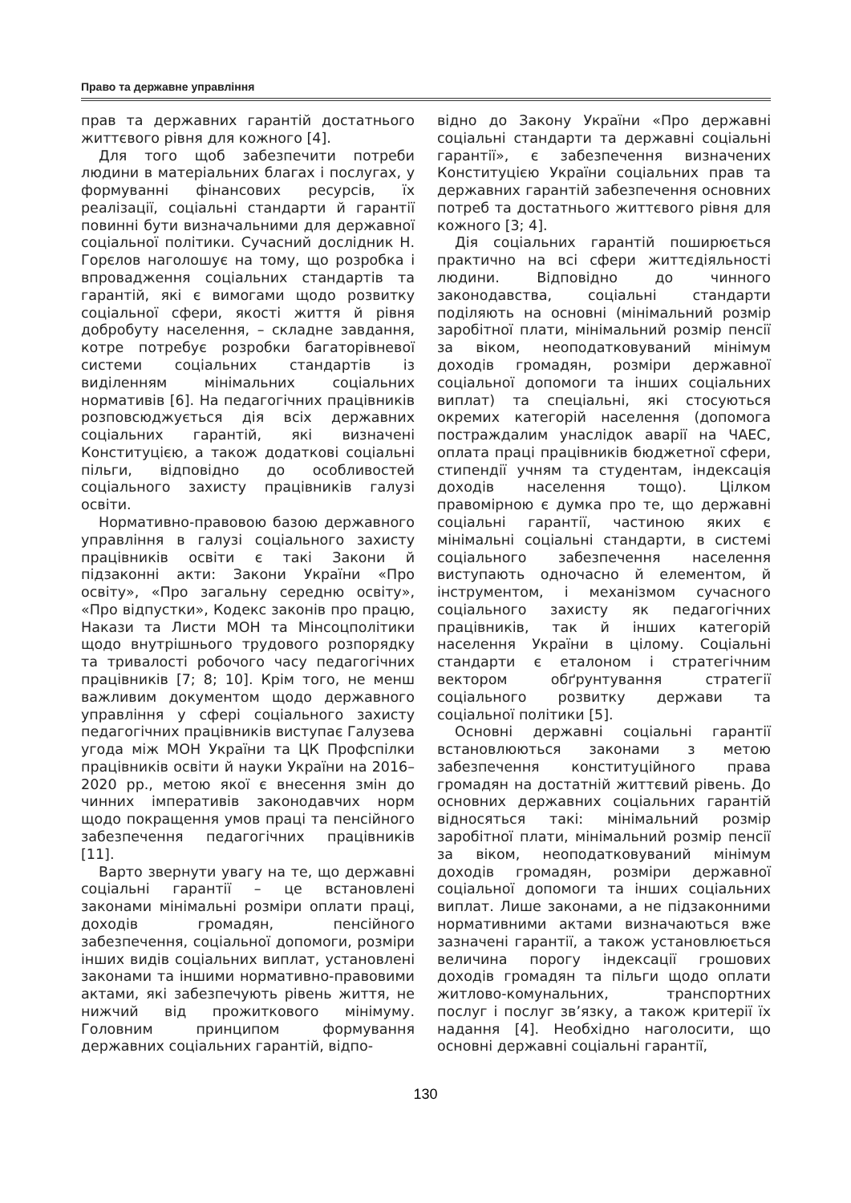Право та державне управління
прав та державних гарантій достатнього життєвого рівня для кожного [4].
Для того щоб забезпечити потреби людини в матеріальних благах і послугах, у формуванні фінансових ресурсів, їх реалізації, соціальні стандарти й гарантії повинні бути визначальними для державної соціальної політики. Сучасний дослідник Н. Горєлов наголошує на тому, що розробка і впровадження соціальних стандартів та гарантій, які є вимогами щодо розвитку соціальної сфери, якості життя й рівня добробуту населення, – складне завдання, котре потребує розробки багаторівневої системи соціальних стандартів із виділенням мінімальних соціальних нормативів [6]. На педагогічних працівників розповсюджується дія всіх державних соціальних гарантій, які визначені Конституцією, а також додаткові соціальні пільги, відповідно до особливостей соціального захисту працівників галузі освіти.
Нормативно-правовою базою державного управління в галузі соціального захисту працівників освіти є такі Закони й підзаконні акти: Закони України «Про освіту», «Про загальну середню освіту», «Про відпустки», Кодекс законів про працю, Накази та Листи МОН та Мінсоцполітики щодо внутрішнього трудового розпорядку та тривалості робочого часу педагогічних працівників [7; 8; 10]. Крім того, не менш важливим документом щодо державного управління у сфері соціального захисту педагогічних працівників виступає Галузева угода між МОН України та ЦК Профспілки працівників освіти й науки України на 2016–2020 рр., метою якої є внесення змін до чинних імперативів законодавчих норм щодо покращення умов праці та пенсійного забезпечення педагогічних працівників [11].
Варто звернути увагу на те, що державні соціальні гарантії – це встановлені законами мінімальні розміри оплати праці, доходів громадян, пенсійного забезпечення, соціальної допомоги, розміри інших видів соціальних виплат, установлені законами та іншими нормативно-правовими актами, які забезпечують рівень життя, не нижчий від прожиткового мінімуму. Головним принципом формування державних соціальних гарантій, відпо-
відно до Закону України «Про державні соціальні стандарти та державні соціальні гарантії», є забезпечення визначених Конституцією України соціальних прав та державних гарантій забезпечення основних потреб та достатнього життєвого рівня для кожного [3; 4].
Дія соціальних гарантій поширюється практично на всі сфери життєдіяльності людини. Відповідно до чинного законодавства, соціальні стандарти поділяють на основні (мінімальний розмір заробітної плати, мінімальний розмір пенсії за віком, неоподатковуваний мінімум доходів громадян, розміри державної соціальної допомоги та інших соціальних виплат) та спеціальні, які стосуються окремих категорій населення (допомога постраждалим унаслідок аварії на ЧАЕС, оплата праці працівників бюджетної сфери, стипендії учням та студентам, індексація доходів населення тощо). Цілком правомірною є думка про те, що державні соціальні гарантії, частиною яких є мінімальні соціальні стандарти, в системі соціального забезпечення населення виступають одночасно й елементом, й інструментом, і механізмом сучасного соціального захисту як педагогічних працівників, так й інших категорій населення України в цілому. Соціальні стандарти є еталоном і стратегічним вектором обґрунтування стратегії соціального розвитку держави та соціальної політики [5].
Основні державні соціальні гарантії встановлюються законами з метою забезпечення конституційного права громадян на достатній життєвий рівень. До основних державних соціальних гарантій відносяться такі: мінімальний розмір заробітної плати, мінімальний розмір пенсії за віком, неоподатковуваний мінімум доходів громадян, розміри державної соціальної допомоги та інших соціальних виплат. Лише законами, а не підзаконними нормативними актами визначаються вже зазначені гарантії, а також установлюється величина порогу індексації грошових доходів громадян та пільги щодо оплати житлово-комунальних, транспортних послуг і послуг зв’язку, а також критерії їх надання [4]. Необхідно наголосити, що основні державні соціальні гарантії,
130